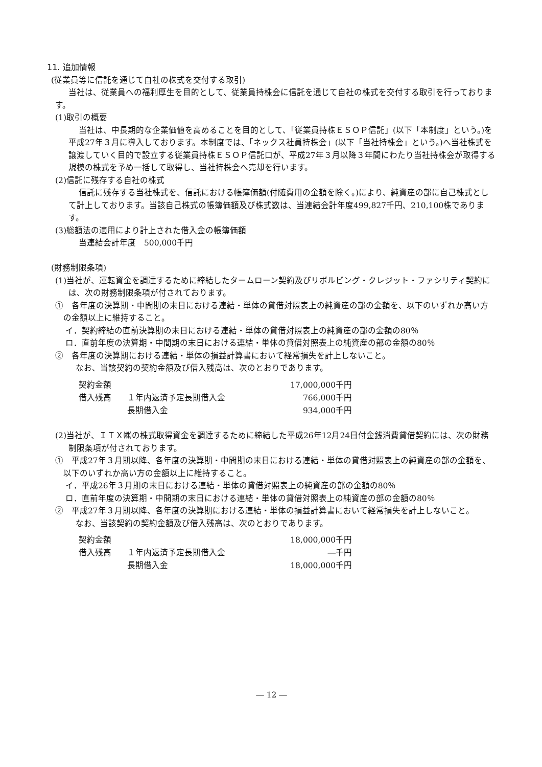11. 追加情報
(従業員等に信託を通じて自社の株式を交付する取引)
当社は、従業員への福利厚生を目的として、従業員持株会に信託を通じて自社の株式を交付する取引を行っております。
(1)取引の概要
当社は、中長期的な企業価値を高めることを目的として、「従業員持株ＥＳＯＰ信託」(以下「本制度」という。)を平成27年３月に導入しております。本制度では、「ネックス社員持株会」(以下「当社持株会」という。)へ当社株式を譲渡していく目的で設立する従業員持株ＥＳＯＰ信託口が、平成27年３月以降３年間にわたり当社持株会が取得する規模の株式を予め一括して取得し、当社持株会へ売却を行います。
(2)信託に残存する自社の株式
信託に残存する当社株式を、信託における帳簿価額(付随費用の金額を除く。)により、純資産の部に自己株式として計上しております。当該自己株式の帳簿価額及び株式数は、当連結会計年度499,827千円、210,100株であります。
(3)総額法の適用により計上された借入金の帳簿価額
当連結会計年度　500,000千円
(財務制限条項)
(1)当社が、運転資金を調達するために締結したタームローン契約及びリボルビング・クレジット・ファシリティ契約には、次の財務制限条項が付されております。
①　各年度の決算期・中間期の末日における連結・単体の貸借対照表上の純資産の部の金額を、以下のいずれか高い方の金額以上に維持すること。
イ．契約締結の直前決算期の末日における連結・単体の貸借対照表上の純資産の部の金額の80％
ロ．直前年度の決算期・中間期の末日における連結・単体の貸借対照表上の純資産の部の金額の80％
②　各年度の決算期における連結・単体の損益計算書において経常損失を計上しないこと。
なお、当該契約の契約金額及び借入残高は、次のとおりであります。
| 契約金額 | | 17,000,000千円 |
| 借入残高 | １年内返済予定長期借入金 | 766,000千円 |
| | 長期借入金 | 934,000千円 |
(2)当社が、ＩＴＸ㈱の株式取得資金を調達するために締結した平成26年12月24日付金銭消費貸借契約には、次の財務制限条項が付されております。
①　平成27年３月期以降、各年度の決算期・中間期の末日における連結・単体の貸借対照表上の純資産の部の金額を、以下のいずれか高い方の金額以上に維持すること。
イ．平成26年３月期の末日における連結・単体の貸借対照表上の純資産の部の金額の80％
ロ．直前年度の決算期・中間期の末日における連結・単体の貸借対照表上の純資産の部の金額の80％
②　平成27年３月期以降、各年度の決算期における連結・単体の損益計算書において経常損失を計上しないこと。
なお、当該契約の契約金額及び借入残高は、次のとおりであります。
| 契約金額 | | 18,000,000千円 |
| 借入残高 | １年内返済予定長期借入金 | ―千円 |
| | 長期借入金 | 18,000,000千円 |
― 12 ―